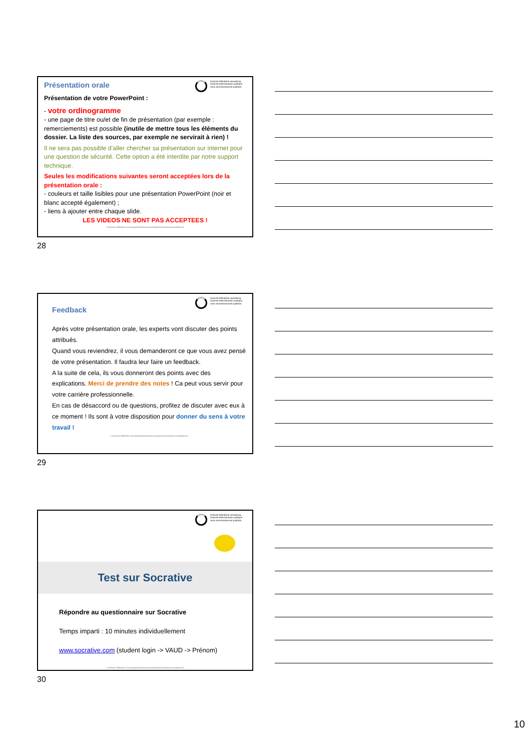branche öffentliche verwaltung
branche administration publique
ramo amministrazione pubblica
Présentation orale
Présentation de votre PowerPoint :
- votre ordinogramme
- une page de titre ou/et de fin de présentation (par exemple : remerciements) est possible (inutile de mettre tous les éléments du dossier. La liste des sources, par exemple ne servirait à rien) !
Il ne sera pas possible d’aller chercher sa présentation sur internet pour une question de sécurité. Cette option a été interdite par notre support technique.
Seules les modifications suivantes seront acceptées lors de la présentation orale :
- couleurs et taille lisibles pour une présentation PowerPoint (noir et blanc accepté également) ;
- liens à ajouter entre chaque slide.
LES VIDEOS NE SONT PAS ACCEPTEES !
© Branche Öffentliche Verwaltung/Administration publique/Amministrazione pubblica 28
28
branche öffentliche verwaltung
branche administration publique
ramo amministrazione pubblica
Feedback
Après votre présentation orale, les experts vont discuter des points attribués.
Quand vous reviendrez, il vous demanderont ce que vous avez pensé de votre présentation. Il faudra leur faire un feedback.
A la suite de cela, ils vous donneront des points avec des explications. Merci de prendre des notes ! Ca peut vous servir pour votre carrière professionnelle.
En cas de désaccord ou de questions, profitez de discuter avec eux à ce moment ! Ils sont à votre disposition pour donner du sens à votre travail !
© Branche Öffentliche Verwaltung/Administration publique/Amministrazione pubblica 29
29
branche öffentliche verwaltung
branche administration publique
ramo amministrazione pubblica
Test sur Socrative
Répondre au questionnaire sur Socrative
Temps imparti : 10 minutes individuellement
www.socrative.com (student login -> VAUD -> Prénom)
© Branche Öffentliche Verwaltung/Administration publique/Amministrazione pubblica 30
30
10